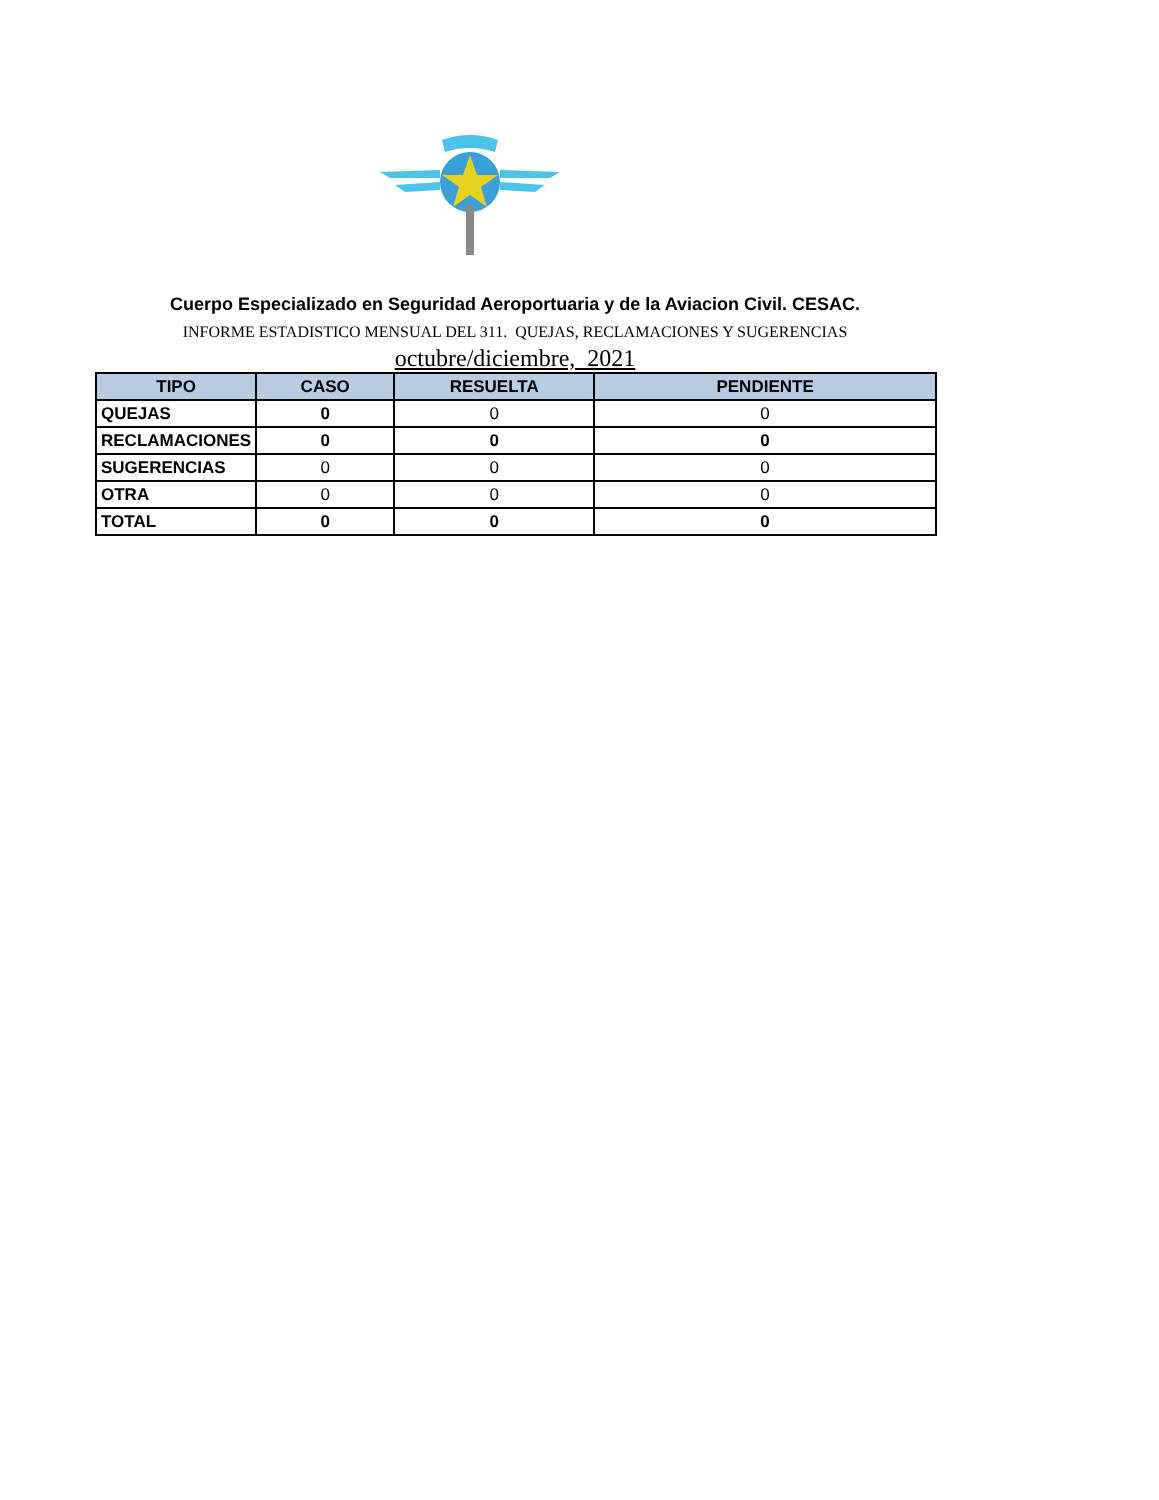Cuerpo Especializado en Seguridad Aeroportuaria y de la Aviacion Civil. CESAC.
INFORME ESTADISTICO MENSUAL DEL 311. QUEJAS, RECLAMACIONES Y SUGERENCIAS
octubre/diciembre, 2021
| TIPO | CASO | RESUELTA | PENDIENTE |
| --- | --- | --- | --- |
| QUEJAS | 0 | 0 | 0 |
| RECLAMACIONES | 0 | 0 | 0 |
| SUGERENCIAS | 0 | 0 | 0 |
| OTRA | 0 | 0 | 0 |
| TOTAL | 0 | 0 | 0 |